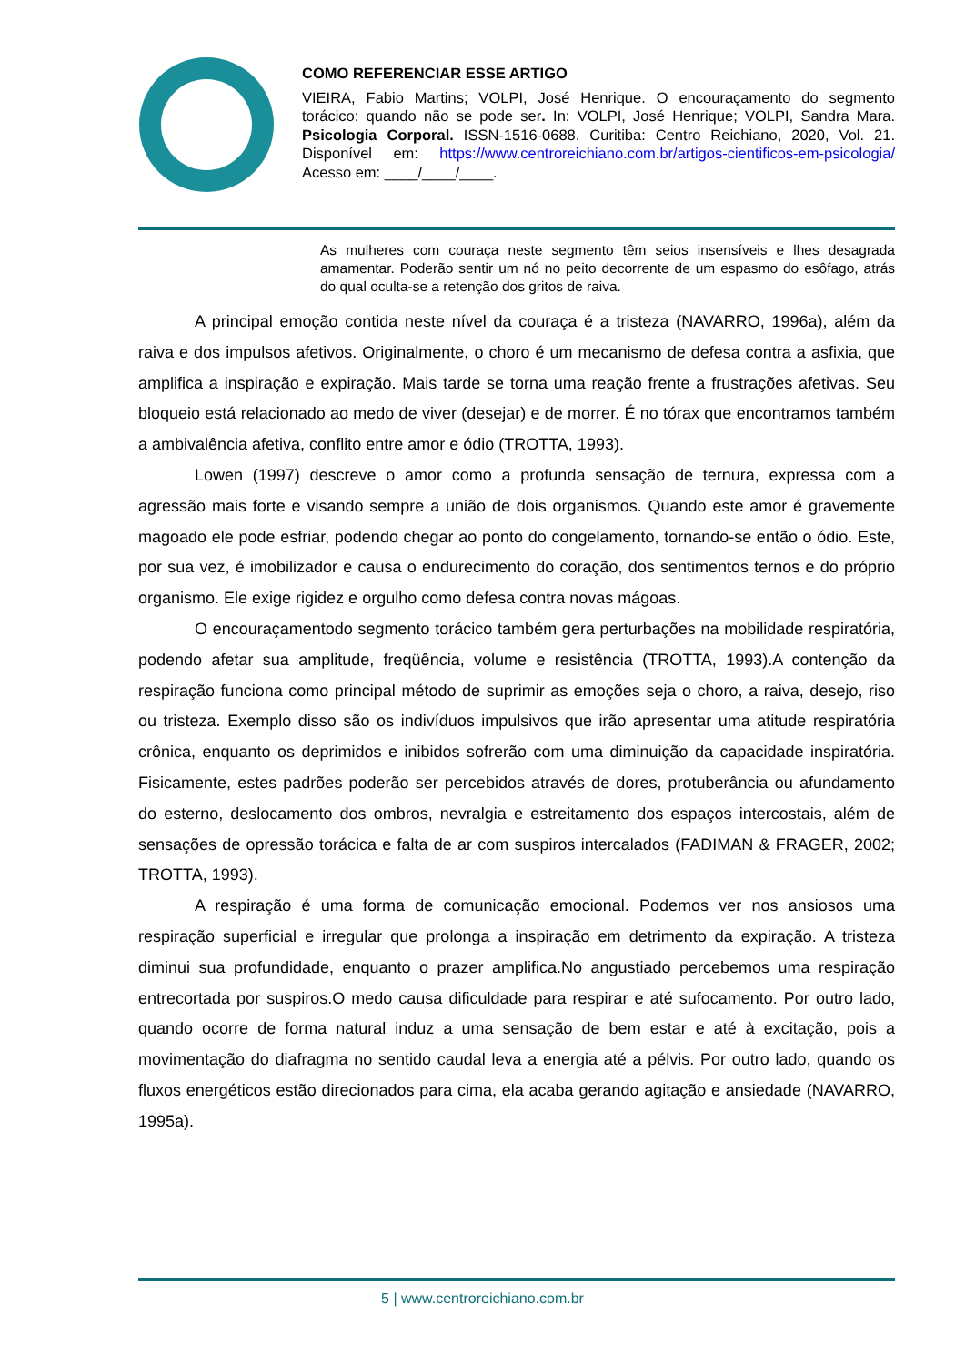COMO REFERENCIAR ESSE ARTIGO
VIEIRA, Fabio Martins; VOLPI, José Henrique. O encouraçamento do segmento torácico: quando não se pode ser. In: VOLPI, José Henrique; VOLPI, Sandra Mara. Psicologia Corporal. ISSN-1516-0688. Curitiba: Centro Reichiano, 2020, Vol. 21. Disponível em: https://www.centroreichiano.com.br/artigos-cientificos-em-psicologia/ Acesso em: ____/____/____.
As mulheres com couraça neste segmento têm seios insensíveis e lhes desagrada amamentar. Poderão sentir um nó no peito decorrente de um espasmo do esôfago, atrás do qual oculta-se a retenção dos gritos de raiva.
A principal emoção contida neste nível da couraça é a tristeza (NAVARRO, 1996a), além da raiva e dos impulsos afetivos. Originalmente, o choro é um mecanismo de defesa contra a asfixia, que amplifica a inspiração e expiração. Mais tarde se torna uma reação frente a frustrações afetivas. Seu bloqueio está relacionado ao medo de viver (desejar) e de morrer. É no tórax que encontramos também a ambivalência afetiva, conflito entre amor e ódio (TROTTA, 1993).
Lowen (1997) descreve o amor como a profunda sensação de ternura, expressa com a agressão mais forte e visando sempre a união de dois organismos. Quando este amor é gravemente magoado ele pode esfriar, podendo chegar ao ponto do congelamento, tornando-se então o ódio. Este, por sua vez, é imobilizador e causa o endurecimento do coração, dos sentimentos ternos e do próprio organismo. Ele exige rigidez e orgulho como defesa contra novas mágoas.
O encouraçamentodo segmento torácico também gera perturbações na mobilidade respiratória, podendo afetar sua amplitude, freqüência, volume e resistência (TROTTA, 1993).A contenção da respiração funciona como principal método de suprimir as emoções seja o choro, a raiva, desejo, riso ou tristeza. Exemplo disso são os indivíduos impulsivos que irão apresentar uma atitude respiratória crônica, enquanto os deprimidos e inibidos sofrerão com uma diminuição da capacidade inspiratória. Fisicamente, estes padrões poderão ser percebidos através de dores, protuberância ou afundamento do esterno, deslocamento dos ombros, nevralgia e estreitamento dos espaços intercostais, além de sensações de opressão torácica e falta de ar com suspiros intercalados (FADIMAN & FRAGER, 2002; TROTTA, 1993).
A respiração é uma forma de comunicação emocional. Podemos ver nos ansiosos uma respiração superficial e irregular que prolonga a inspiração em detrimento da expiração. A tristeza diminui sua profundidade, enquanto o prazer amplifica.No angustiado percebemos uma respiração entrecortada por suspiros.O medo causa dificuldade para respirar e até sufocamento. Por outro lado, quando ocorre de forma natural induz a uma sensação de bem estar e até à excitação, pois a movimentação do diafragma no sentido caudal leva a energia até a pélvis. Por outro lado, quando os fluxos energéticos estão direcionados para cima, ela acaba gerando agitação e ansiedade (NAVARRO, 1995a).
5 | www.centroreichiano.com.br